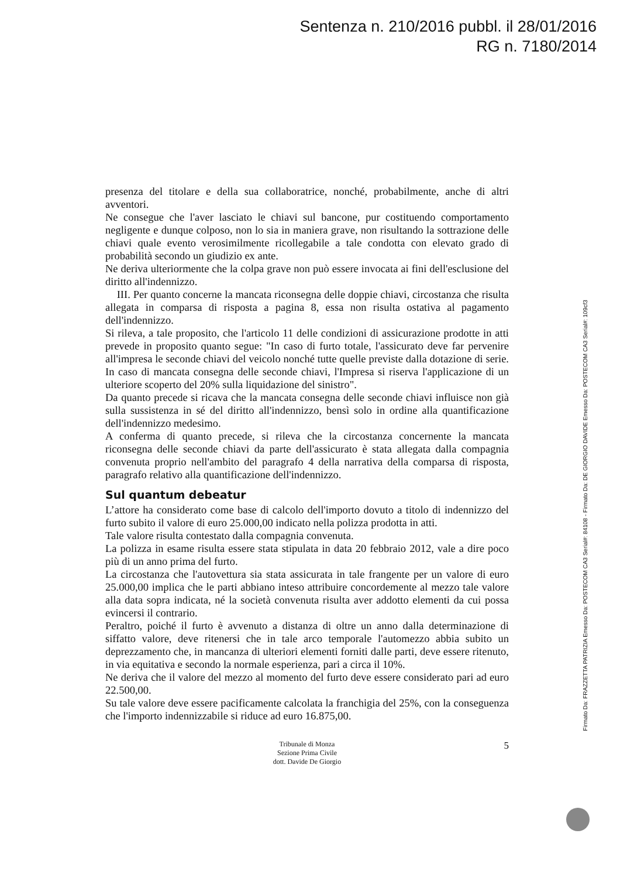Sentenza n. 210/2016 pubbl. il 28/01/2016
RG n. 7180/2014
presenza del titolare e della sua collaboratrice, nonché, probabilmente, anche di altri avventori.
Ne consegue che l'aver lasciato le chiavi sul bancone, pur costituendo comportamento negligente e dunque colposo, non lo sia in maniera grave, non risultando la sottrazione delle chiavi quale evento verosimilmente ricollegabile a tale condotta con elevato grado di probabilità secondo un giudizio ex ante.
Ne deriva ulteriormente che la colpa grave non può essere invocata ai fini dell'esclusione del diritto all'indennizzo.
III. Per quanto concerne la mancata riconsegna delle doppie chiavi, circostanza che risulta allegata in comparsa di risposta a pagina 8, essa non risulta ostativa al pagamento dell'indennizzo.
Si rileva, a tale proposito, che l'articolo 11 delle condizioni di assicurazione prodotte in atti prevede in proposito quanto segue: "In caso di furto totale, l'assicurato deve far pervenire all'impresa le seconde chiavi del veicolo nonché tutte quelle previste dalla dotazione di serie. In caso di mancata consegna delle seconde chiavi, l'Impresa si riserva l'applicazione di un ulteriore scoperto del 20% sulla liquidazione del sinistro".
Da quanto precede si ricava che la mancata consegna delle seconde chiavi influisce non già sulla sussistenza in sé del diritto all'indennizzo, bensì solo in ordine alla quantificazione dell'indennizzo medesimo.
A conferma di quanto precede, si rileva che la circostanza concernente la mancata riconsegna delle seconde chiavi da parte dell'assicurato è stata allegata dalla compagnia convenuta proprio nell'ambito del paragrafo 4 della narrativa della comparsa di risposta, paragrafo relativo alla quantificazione dell'indennizzo.
Sul quantum debeatur
L’attore ha considerato come base di calcolo dell'importo dovuto a titolo di indennizzo del furto subito il valore di euro 25.000,00 indicato nella polizza prodotta in atti.
Tale valore risulta contestato dalla compagnia convenuta.
La polizza in esame risulta essere stata stipulata in data 20 febbraio 2012, vale a dire poco più di un anno prima del furto.
La circostanza che l'autovettura sia stata assicurata in tale frangente per un valore di euro 25.000,00 implica che le parti abbiano inteso attribuire concordemente al mezzo tale valore alla data sopra indicata, né la società convenuta risulta aver addotto elementi da cui possa evincersi il contrario.
Peraltro, poiché il furto è avvenuto a distanza di oltre un anno dalla determinazione di siffatto valore, deve ritenersi che in tale arco temporale l'automezzo abbia subito un deprezzamento che, in mancanza di ulteriori elementi forniti dalle parti, deve essere ritenuto, in via equitativa e secondo la normale esperienza, pari a circa il 10%.
Ne deriva che il valore del mezzo al momento del furto deve essere considerato pari ad euro 22.500,00.
Su tale valore deve essere pacificamente calcolata la franchigia del 25%, con la conseguenza che l'importo indennizzabile si riduce ad euro 16.875,00.
Tribunale di Monza
Sezione Prima Civile
dott. Davide De Giorgio
5
Firmato Da: FRAZZETTA PATRIZIA Emesso Da: POSTECOM CA3 Serial#: 84108 - Firmato Da: DE GIORGIO DAVIDE Emesso Da: POSTECOM CA3 Serial#: 109cf3